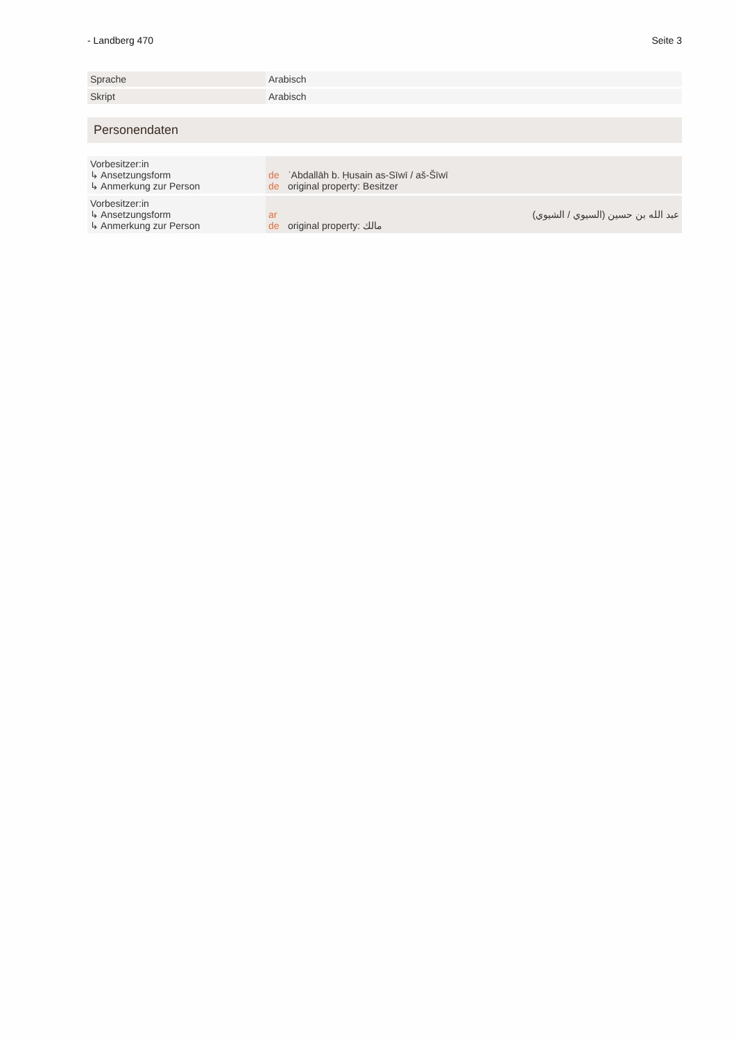- Landberg 470 Seite 3
| Sprache | Arabisch |
| Skript | Arabisch |
Personendaten
| Vorbesitzer:in ↳ Ansetzungsform ↳ Anmerkung zur Person | de ʿAbdallāh b. Ḥusain as-Sīwī / aš-Šīwī de original property: Besitzer |
| Vorbesitzer:in ↳ Ansetzungsform ↳ Anmerkung zur Person | ar عبد الله بن حسين (السيوي / الشيوي) de original property: مالك |